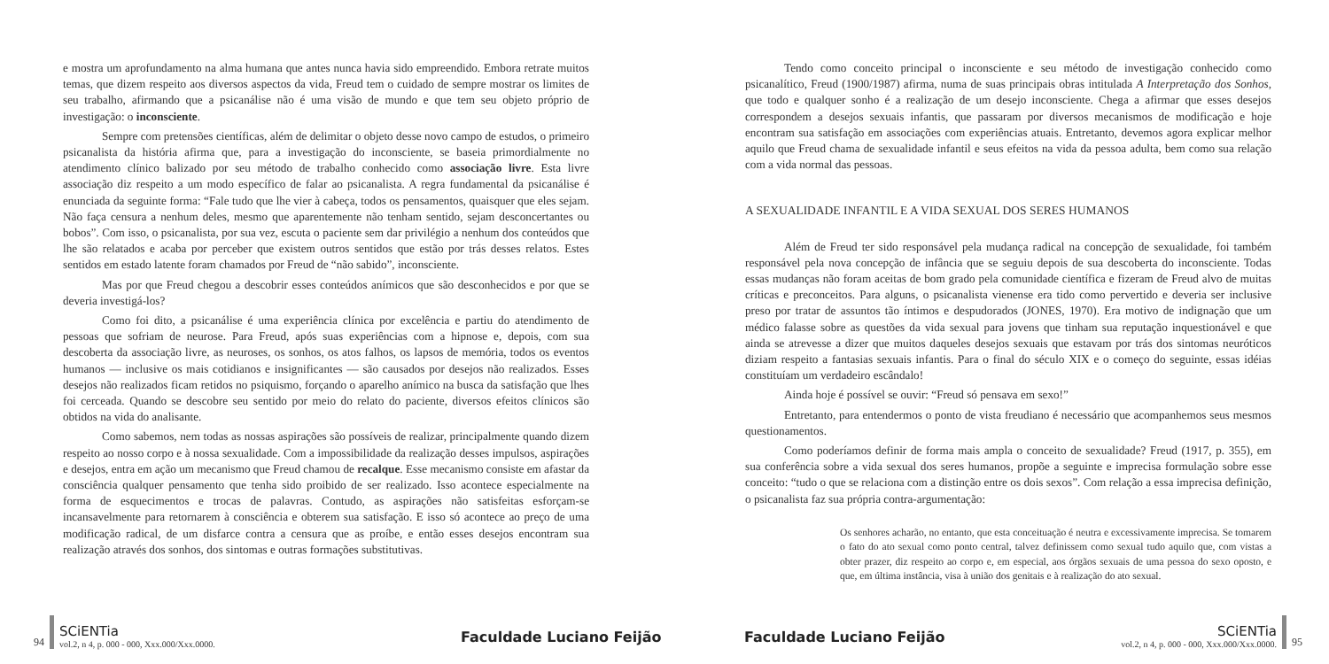e mostra um aprofundamento na alma humana que antes nunca havia sido empreendido. Embora retrate muitos temas, que dizem respeito aos diversos aspectos da vida, Freud tem o cuidado de sempre mostrar os limites de seu trabalho, afirmando que a psicanálise não é uma visão de mundo e que tem seu objeto próprio de investigação: o inconsciente.
Sempre com pretensões científicas, além de delimitar o objeto desse novo campo de estudos, o primeiro psicanalista da história afirma que, para a investigação do inconsciente, se baseia primordialmente no atendimento clínico balizado por seu método de trabalho conhecido como associação livre. Esta livre associação diz respeito a um modo específico de falar ao psicanalista. A regra fundamental da psicanálise é enunciada da seguinte forma: “Fale tudo que lhe vier à cabeça, todos os pensamentos, quaisquer que eles sejam. Não faça censura a nenhum deles, mesmo que aparentemente não tenham sentido, sejam desconcertantes ou bobos”. Com isso, o psicanalista, por sua vez, escuta o paciente sem dar privilégio a nenhum dos conteúdos que lhe são relatados e acaba por perceber que existem outros sentidos que estão por trás desses relatos. Estes sentidos em estado latente foram chamados por Freud de “não sabido”, inconsciente.
Mas por que Freud chegou a descobrir esses conteúdos anímicos que são desconhecidos e por que se deveria investigá-los?
Como foi dito, a psicanálise é uma experiência clínica por excelência e partiu do atendimento de pessoas que sofriam de neurose. Para Freud, após suas experiências com a hipnose e, depois, com sua descoberta da associação livre, as neuroses, os sonhos, os atos falhos, os lapsos de memória, todos os eventos humanos — inclusive os mais cotidianos e insignificantes — são causados por desejos não realizados. Esses desejos não realizados ficam retidos no psiquismo, forçando o aparelho anímico na busca da satisfação que lhes foi cerceada. Quando se descobre seu sentido por meio do relato do paciente, diversos efeitos clínicos são obtidos na vida do analisante.
Como sabemos, nem todas as nossas aspirações são possíveis de realizar, principalmente quando dizem respeito ao nosso corpo e à nossa sexualidade. Com a impossibilidade da realização desses impulsos, aspirações e desejos, entra em ação um mecanismo que Freud chamou de recalque. Esse mecanismo consiste em afastar da consciência qualquer pensamento que tenha sido proibido de ser realizado. Isso acontece especialmente na forma de esquecimentos e trocas de palavras. Contudo, as aspirações não satisfeitas esforçam-se incansavelmente para retornarem à consciência e obterem sua satisfação. E isso só acontece ao preço de uma modificação radical, de um disfarce contra a censura que as proíbe, e então esses desejos encontram sua realização através dos sonhos, dos sintomas e outras formações substitutivas.
94
SCiENTia
vol.2, n 4, p. 000 - 000, Xxx.000/Xxx.0000.
Faculdade Luciano Feijão
Tendo como conceito principal o inconsciente e seu método de investigação conhecido como psicanalítico, Freud (1900/1987) afirma, numa de suas principais obras intitulada A Interpretação dos Sonhos, que todo e qualquer sonho é a realização de um desejo inconsciente. Chega a afirmar que esses desejos correspondem a desejos sexuais infantis, que passaram por diversos mecanismos de modificação e hoje encontram sua satisfação em associações com experiências atuais. Entretanto, devemos agora explicar melhor aquilo que Freud chama de sexualidade infantil e seus efeitos na vida da pessoa adulta, bem como sua relação com a vida normal das pessoas.
A SEXUALIDADE INFANTIL E A VIDA SEXUAL DOS SERES HUMANOS
Além de Freud ter sido responsável pela mudança radical na concepção de sexualidade, foi também responsável pela nova concepção de infância que se seguiu depois de sua descoberta do inconsciente. Todas essas mudanças não foram aceitas de bom grado pela comunidade científica e fizeram de Freud alvo de muitas críticas e preconceitos. Para alguns, o psicanalista vienense era tido como pervertido e deveria ser inclusive preso por tratar de assuntos tão íntimos e despudorados (JONES, 1970). Era motivo de indignação que um médico falasse sobre as questões da vida sexual para jovens que tinham sua reputação inquestionável e que ainda se atrevesse a dizer que muitos daqueles desejos sexuais que estavam por trás dos sintomas neuróticos diziam respeito a fantasias sexuais infantis. Para o final do século XIX e o começo do seguinte, essas idéias constituíam um verdadeiro escândalo!
Ainda hoje é possível se ouvir: “Freud só pensava em sexo!”
Entretanto, para entendermos o ponto de vista freudiano é necessário que acompanhemos seus mesmos questionamentos.
Como poderíamos definir de forma mais ampla o conceito de sexualidade? Freud (1917, p. 355), em sua conferência sobre a vida sexual dos seres humanos, propõe a seguinte e imprecisa formulação sobre esse conceito: “tudo o que se relaciona com a distinção entre os dois sexos”. Com relação a essa imprecisa definição, o psicanalista faz sua própria contra-argumentação:
Os senhores acharão, no entanto, que esta conceituação é neutra e excessivamente imprecisa. Se tomarem o fato do ato sexual como ponto central, talvez definissem como sexual tudo aquilo que, com vistas a obter prazer, diz respeito ao corpo e, em especial, aos órgãos sexuais de uma pessoa do sexo oposto, e que, em última instância, visa à união dos genitais e à realização do ato sexual.
Faculdade Luciano Feijão
SCiENTia
vol.2, n 4, p. 000 - 000, Xxx.000/Xxx.0000.
95